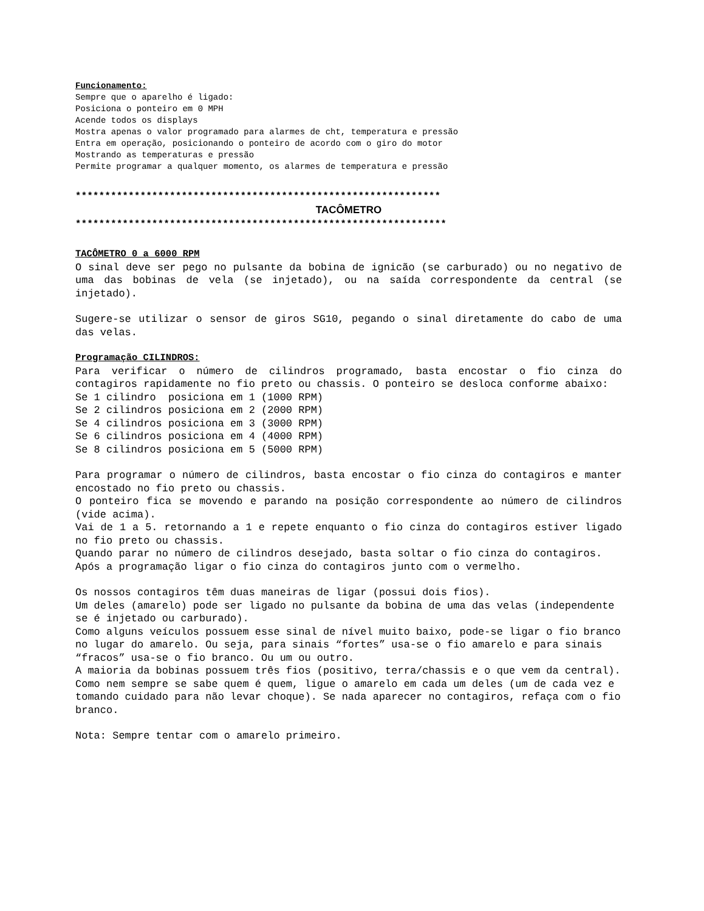Funcionamento:
Sempre que o aparelho é ligado:
Posiciona o ponteiro em 0 MPH
Acende todos os displays
Mostra apenas o valor programado para alarmes de cht, temperatura e pressão
Entra em operação, posicionando o ponteiro de acordo com o giro do motor
Mostrando as temperaturas e pressão
Permite programar a qualquer momento, os alarmes de temperatura e pressão
**************************************************************
TACÔMETRO
***************************************************************
TACÔMETRO 0 a 6000 RPM
O sinal deve ser pego no pulsante da bobina de ignicão (se carburado) ou no negativo de uma das bobinas de vela (se injetado), ou na saída correspondente da central (se injetado).
Sugere-se utilizar o sensor de giros SG10, pegando o sinal diretamente do cabo de uma das velas.
Programação CILINDROS:
Para verificar o número de cilindros programado, basta encostar o fio cinza do contagiros rapidamente no fio preto ou chassis. O ponteiro se desloca conforme abaixo:
Se 1 cilindro posiciona em 1 (1000 RPM)
Se 2 cilindros posiciona em 2 (2000 RPM)
Se 4 cilindros posiciona em 3 (3000 RPM)
Se 6 cilindros posiciona em 4 (4000 RPM)
Se 8 cilindros posiciona em 5 (5000 RPM)
Para programar o número de cilindros, basta encostar o fio cinza do contagiros e manter encostado no fio preto ou chassis.
O ponteiro fica se movendo e parando na posição correspondente ao número de cilindros (vide acima).
Vai de 1 a 5. retornando a 1 e repete enquanto o fio cinza do contagiros estiver ligado no fio preto ou chassis.
Quando parar no número de cilindros desejado, basta soltar o fio cinza do contagiros.
Após a programação ligar o fio cinza do contagiros junto com o vermelho.
Os nossos contagiros têm duas maneiras de ligar (possui dois fios).
Um deles (amarelo) pode ser ligado no pulsante da bobina de uma das velas (independente se é injetado ou carburado).
Como alguns veículos possuem esse sinal de nível muito baixo, pode-se ligar o fio branco no lugar do amarelo. Ou seja, para sinais “fortes” usa-se o fio amarelo e para sinais “fracos” usa-se o fio branco. Ou um ou outro.
A maioria da bobinas possuem três fios (positivo, terra/chassis e o que vem da central). Como nem sempre se sabe quem é quem, ligue o amarelo em cada um deles (um de cada vez e tomando cuidado para não levar choque). Se nada aparecer no contagiros, refaça com o fio branco.
Nota: Sempre tentar com o amarelo primeiro.